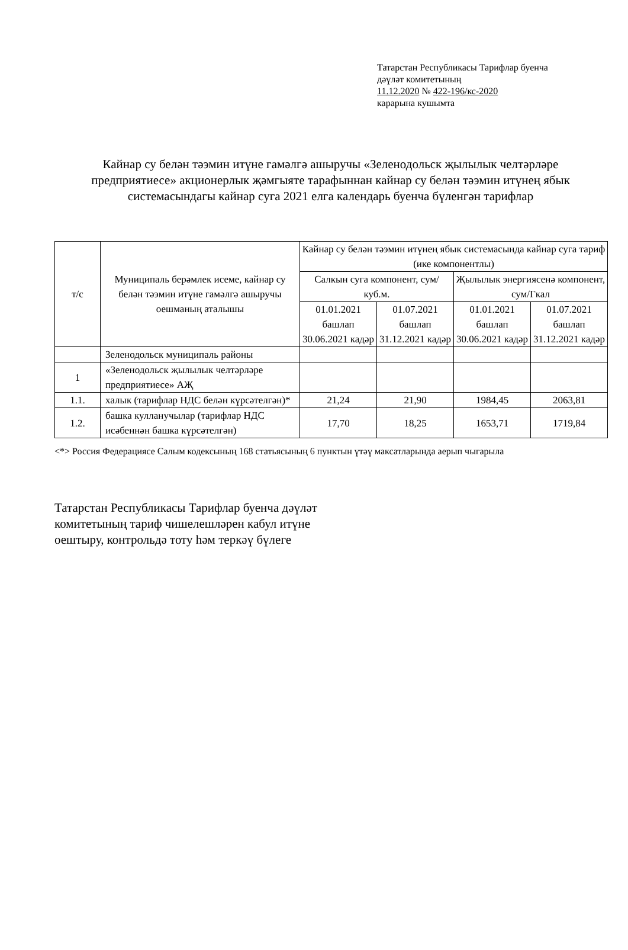Татарстан Республикасы Тарифлар буенча
дәүләт комитетының
11.12.2020 № 422-196/кс-2020
карарына кушымта
Кайнар су белән тәэмин итүне гамәлгә ашыручы «Зеленодольск җылылык челтәрләре предприятиесе» акционерлык җәмгыяте тарафыннан кайнар су белән тәэмин итүнең ябык системасындагы кайнар суга 2021 елга календарь буенча бүленгән тарифлар
| т/с | Муниципаль берәмлек исеме, кайнар су белән тәэмин итүне гамәлгә ашыручы оешманың аталышы | Кайнар су белән тәэмин итүнең ябык системасында кайнар суга тариф (ике компонентлы) | | | |
| --- | --- | --- | --- | --- | --- |
| | | Салкын суга компонент, сум/куб.м. | | Җылылык энергиясенә компонент, сум/Гкал | |
| | | 01.01.2021 башлап 30.06.2021 кадәр | 01.07.2021 башлап 31.12.2021 кадәр | 01.01.2021 башлап 30.06.2021 кадәр | 01.07.2021 башлап 31.12.2021 кадәр |
| | Зеленодольск муниципаль районы | | | | |
| 1 | «Зеленодольск җылылык челтәрләре предприятиесе» АҖ | | | | |
| 1.1. | халык (тарифлар НДС белән күрсәтелгән)* | 21,24 | 21,90 | 1984,45 | 2063,81 |
| 1.2. | башка кулланучылар (тарифлар НДС исәбеннән башка күрсәтелгән) | 17,70 | 18,25 | 1653,71 | 1719,84 |
<*> Россия Федерациясе Салым кодексының 168 статьясының 6 пунктын үтәү максатларында аерып чыгарыла
Татарстан Республикасы Тарифлар буенча дәүләт комитетының тариф чишелешләрен кабул итүне оештыру, контрольдә тоту һәм теркәү бүлеге